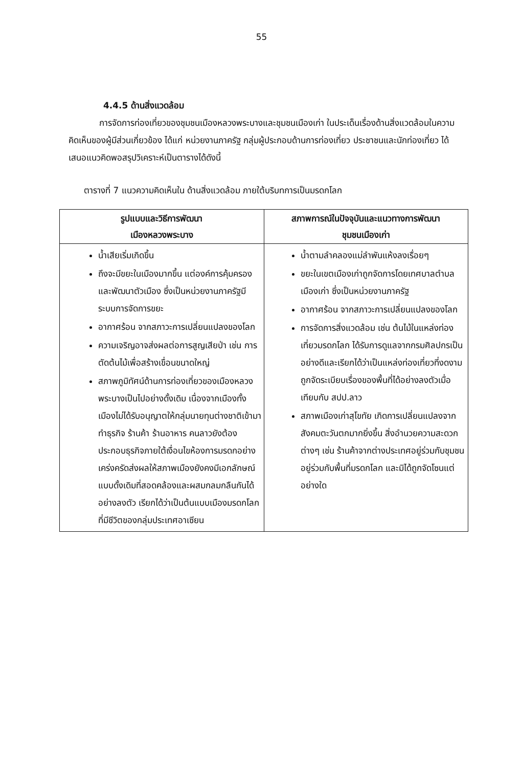55
4.4.5 ด้านสิ่งแวดล้อม
การจัดการท่องเที่ยวของชุมชนเมืองหลวงพระบางและชุมชนเมืองเก่า ในประเด็นเรื่องด้านสิ่งแวดล้อมในความคิดเห็นของผู้มีส่วนเกี่ยวข้อง ได้แก่ หน่วยงานภาครัฐ กลุ่มผู้ประกอบด้านการท่องเที่ยว ประชาชนและนักท่องเที่ยว ได้เสนอแนวคิดพอสรุปวิเคราะห์เป็นตารางได้ดังนี้
ตารางที่ 7 แนวความคิดเห็นใน ด้านสิ่งแวดล้อม ภายใต้บริบทการเป็นมรดกโลก
| รูปแบบและวิธีการพัฒนา เมืองหลวงพระบาง | สภาพการณ์ในปัจจุบันและแนวทางการพัฒนา ชุมชนเมืองเก่า |
| --- | --- |
| น้ำเสียเริ่มเกิดขึ้น ถึงจะมีขยะในเมืองมากขึ้น แต่องค์การคุ้มครองและพัฒนาตัวเมือง ซึ่งเป็นหน่วยงานภาครัฐมีระบบการจัดการขยะ อากาศร้อน จากสภาวะการเปลี่ยนแปลงของโลก ความเจริญอาจส่งผลต่อการสูญเสียป่า เช่น การตัดต้นไม้เพื่อสร้างเขื่อนขนาดใหญ่ สภาพภูมิทัศน์ด้านการท่องเที่ยวของเมืองหลวงพระบางเป็นไปอย่างดั้งเดิม เนื่องจากเมืองทั้งเมืองไม่ได้รับอนุญาตให้กลุ่มนายทุนต่างชาติเข้ามาทำธุรกิจ ร้านค้า ร้านอาหาร คนลาวยังต้องประกอบธุรกิจภายใต้เงื่อนไขห้องการมรดกอย่างเคร่งครัดส่งผลให้สภาพเมืองยังคงมีเอกลักษณ์แบบดั้งเดิมที่สอดคล้องและผสมกลมกลืนกันได้อย่างลงตัว เรียกได้ว่าเป็นต้นแบบเมืองมรดกโลกที่มีชีวิตของกลุ่มประเทศอาเซียน | น้ำตามลำคลองแม่ลำพันแห้งลงเรื่อยๆ ขยะในเขตเมืองเก่าถูกจัดการโดยเทศบาลตำบลเมืองเก่า ซึ่งเป็นหน่วยงานภาครัฐ อากาศร้อน จากสภาวะการเปลี่ยนแปลงของโลก การจัดการสิ่งแวดล้อม เช่น ต้นไม้ในแหล่งท่องเที่ยวมรดกโลก ได้รับการดูแลจากกรมศิลปกรเป็นอย่างดีและเรียกได้ว่าเป็นแหล่งท่องเที่ยวที่งดงามถูกจัดระเบียบเรื่องของพื้นที่ได้อย่างลงตัวเมื่อเทียบกับ สปป.ลาว สภาพเมืองเก่าสุโขทัย เกิดการเปลี่ยนแปลงจากสังคมตะวันตกมากยิ่งขึ้น สิ่งอำนวยความสะดวกต่างๆ เช่น ร้านค้าจากต่างประเทศอยู่ร่วมกับชุมชน อยู่ร่วมกับพื้นที่มรดกโลก และมิได้ถูกจัดโซนแต่อย่างใด |